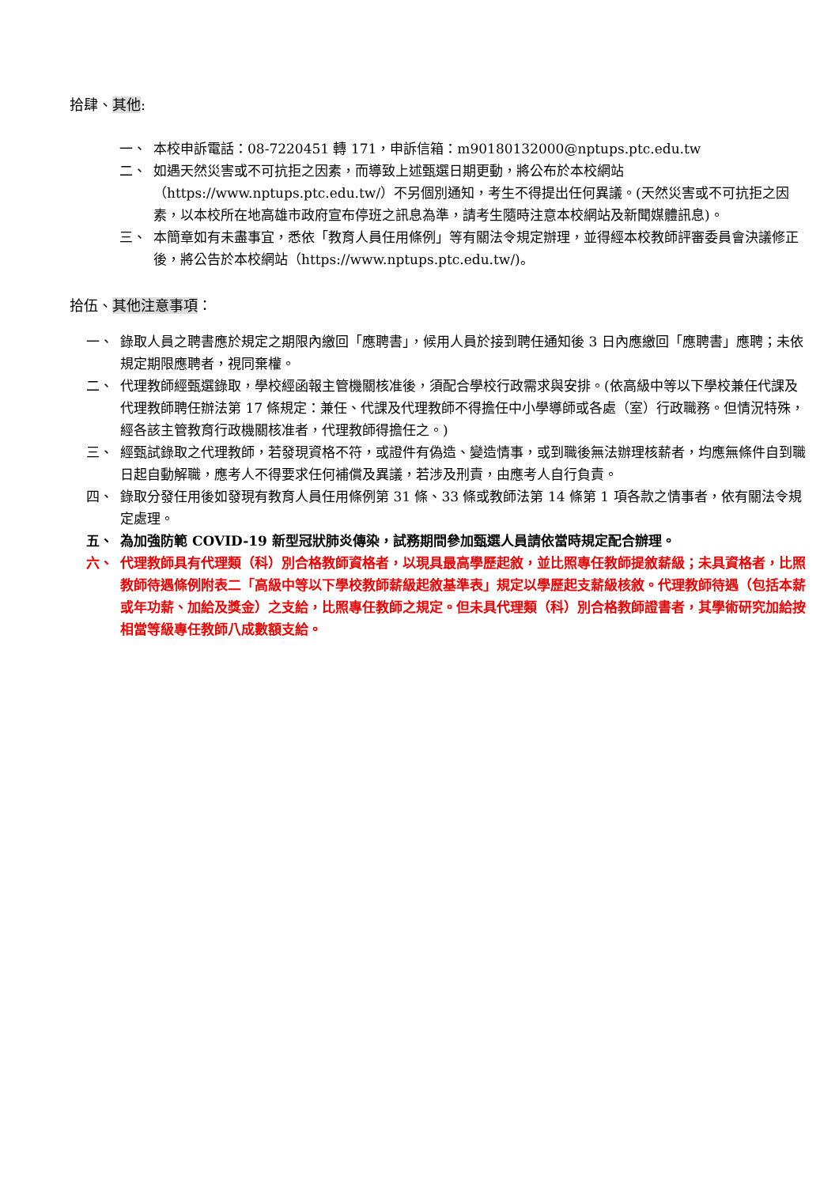拾肆、其他:
一、 本校申訴電話：08-7220451 轉 171，申訴信箱：m90180132000@nptups.ptc.edu.tw
二、 如遇天然災害或不可抗拒之因素，而導致上述甄選日期更動，將公布於本校網站（https://www.nptups.ptc.edu.tw/）不另個別通知，考生不得提出任何異議。(天然災害或不可抗拒之因素，以本校所在地高雄市政府宣布停班之訊息為準，請考生隨時注意本校網站及新聞媒體訊息)。
三、 本簡章如有未盡事宜，悉依「教育人員任用條例」等有關法令規定辦理，並得經本校教師評審委員會決議修正後，將公告於本校網站（https://www.nptups.ptc.edu.tw/)。
拾伍、其他注意事項：
一、 錄取人員之聘書應於規定之期限內繳回「應聘書」，候用人員於接到聘任通知後 3 日內應繳回「應聘書」應聘；未依規定期限應聘者，視同棄權。
二、 代理教師經甄選錄取，學校經函報主管機關核准後，須配合學校行政需求與安排。(依高級中等以下學校兼任代課及代理教師聘任辦法第 17 條規定：兼任、代課及代理教師不得擔任中小學導師或各處（室）行政職務。但情況特殊，經各該主管教育行政機關核准者，代理教師得擔任之。)
三、 經甄試錄取之代理教師，若發現資格不符，或證件有偽造、變造情事，或到職後無法辦理核薪者，均應無條件自到職日起自動解職，應考人不得要求任何補償及異議，若涉及刑責，由應考人自行負責。
四、 錄取分發任用後如發現有教育人員任用條例第 31 條、33 條或教師法第 14 條第 1 項各款之情事者，依有關法令規定處理。
五、 為加強防範 COVID-19 新型冠狀肺炎傳染，試務期間參加甄選人員請依當時規定配合辦理。
六、 代理教師具有代理類（科）別合格教師資格者，以現具最高學歷起敘，並比照專任教師提敘薪級；未具資格者，比照教師待遇條例附表二「高級中等以下學校教師薪級起敘基準表」規定以學歷起支薪級核敘。代理教師待遇（包括本薪或年功薪、加給及獎金）之支給，比照專任教師之規定。但未具代理類（科）別合格教師證書者，其學術研究加給按相當等級專任教師八成數額支給。